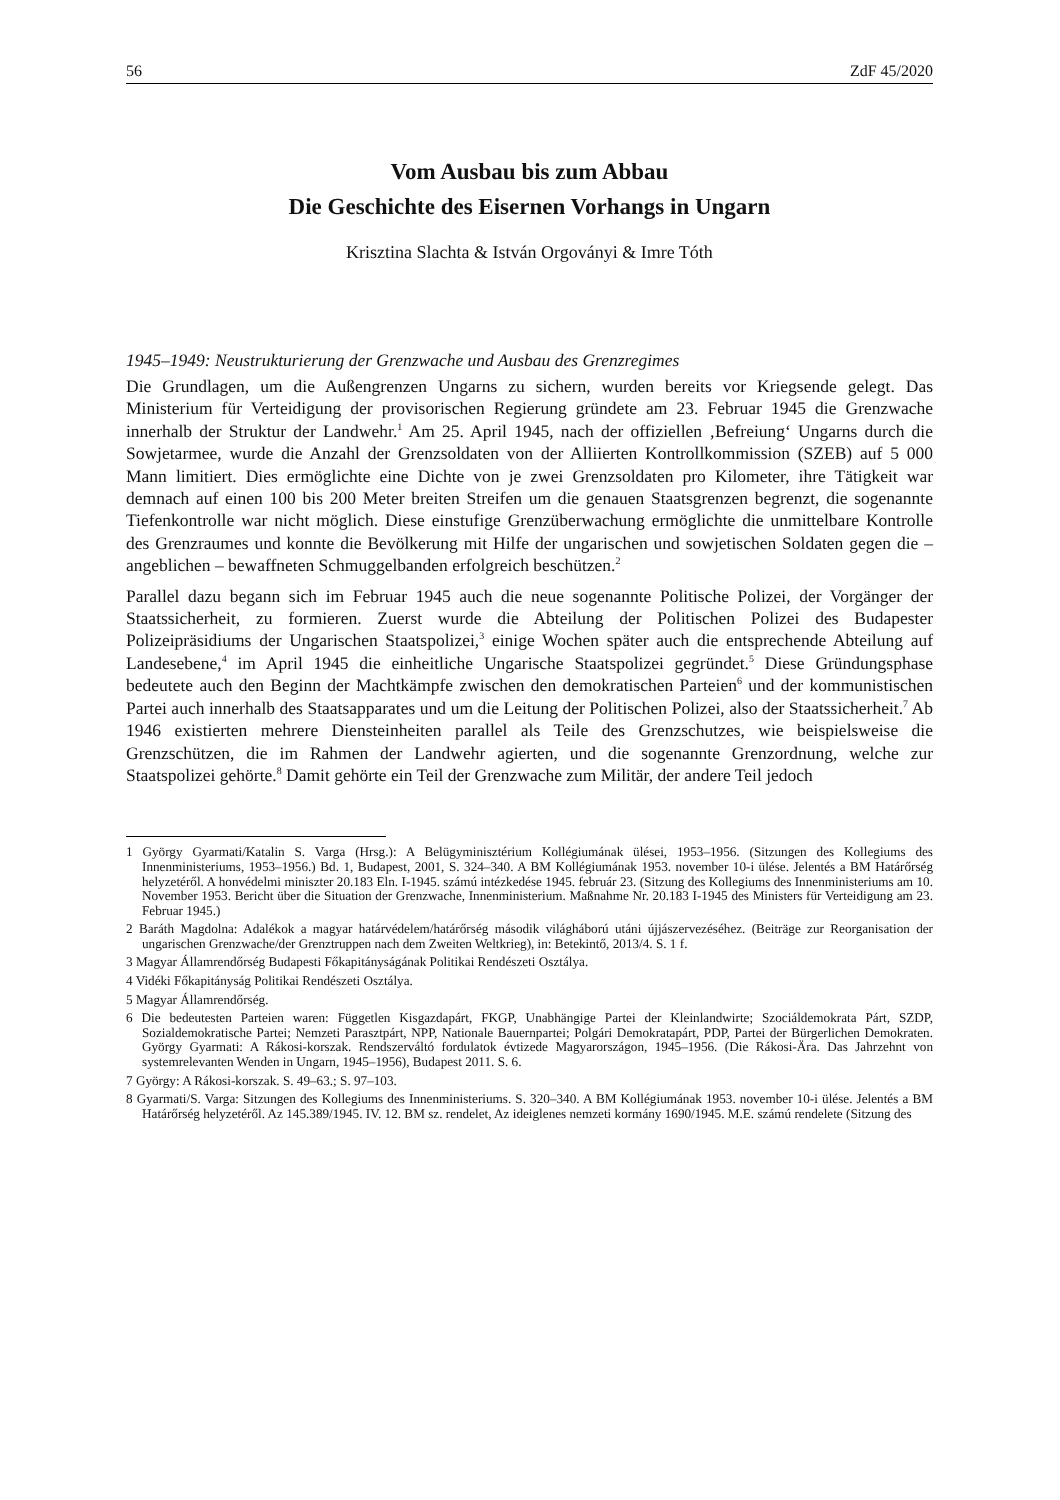56 ZdF 45/2020
Vom Ausbau bis zum Abbau
Die Geschichte des Eisernen Vorhangs in Ungarn
Krisztina Slachta & István Orgoványi & Imre Tóth
1945–1949: Neustrukturierung der Grenzwache und Ausbau des Grenzregimes
Die Grundlagen, um die Außengrenzen Ungarns zu sichern, wurden bereits vor Kriegsende gelegt. Das Ministerium für Verteidigung der provisorischen Regierung gründete am 23. Februar 1945 die Grenzwache innerhalb der Struktur der Landwehr.<sup>1</sup> Am 25. April 1945, nach der offiziellen ‚Befreiung‘ Ungarns durch die Sowjetarmee, wurde die Anzahl der Grenzsoldaten von der Alliierten Kontrollkommission (SZEB) auf 5 000 Mann limitiert. Dies ermöglichte eine Dichte von je zwei Grenzsoldaten pro Kilometer, ihre Tätigkeit war demnach auf einen 100 bis 200 Meter breiten Streifen um die genauen Staatsgrenzen begrenzt, die sogenannte Tiefenkontrolle war nicht möglich. Diese einstufige Grenzüberwachung ermöglichte die unmittelbare Kontrolle des Grenzraumes und konnte die Bevölkerung mit Hilfe der ungarischen und sowjetischen Soldaten gegen die – angeblichen – bewaffneten Schmuggelbanden erfolgreich beschützen.<sup>2</sup>
Parallel dazu begann sich im Februar 1945 auch die neue sogenannte Politische Polizei, der Vorgänger der Staatssicherheit, zu formieren. Zuerst wurde die Abteilung der Politischen Polizei des Budapester Polizeipräsidiums der Ungarischen Staatspolizei,<sup>3</sup> einige Wochen später auch die entsprechende Abteilung auf Landesebene,<sup>4</sup> im April 1945 die einheitliche Ungarische Staatspolizei gegründet.<sup>5</sup> Diese Gründungsphase bedeutete auch den Beginn der Machtkämpfe zwischen den demokratischen Parteien<sup>6</sup> und der kommunistischen Partei auch innerhalb des Staatsapparates und um die Leitung der Politischen Polizei, also der Staatssicherheit.<sup>7</sup> Ab 1946 existierten mehrere Diensteinheiten parallel als Teile des Grenzschutzes, wie beispielsweise die Grenzschützen, die im Rahmen der Landwehr agierten, und die sogenannte Grenzordnung, welche zur Staatspolizei gehörte.<sup>8</sup> Damit gehörte ein Teil der Grenzwache zum Militär, der andere Teil jedoch
1 György Gyarmati/Katalin S. Varga (Hrsg.): A Belügyminisztérium Kollégiumának ülései, 1953–1956. (Sitzungen des Kollegiums des Innenministeriums, 1953–1956.) Bd. 1, Budapest, 2001, S. 324–340. A BM Kollégiumának 1953. november 10-i ülése. Jelentés a BM Határőrség helyzetéről. A honvédelmi miniszter 20.183 Eln. I-1945. számú intézkedése 1945. február 23. (Sitzung des Kollegiums des Innenministeriums am 10. November 1953. Bericht über die Situation der Grenzwache, Innenministerium. Maßnahme Nr. 20.183 I-1945 des Ministers für Verteidigung am 23. Februar 1945.)
2 Baráth Magdolna: Adalékok a magyar határvédelem/határőrség második világháború utáni újjászervezéséhez. (Beiträge zur Reorganisation der ungarischen Grenzwache/der Grenztruppen nach dem Zweiten Weltkrieg), in: Betekintő, 2013/4. S. 1 f.
3 Magyar Államrendőrség Budapesti Főkapitányságának Politikai Rendészeti Osztálya.
4 Vidéki Főkapitányság Politikai Rendészeti Osztálya.
5 Magyar Államrendőrség.
6 Die bedeutesten Parteien waren: Független Kisgazdapárt, FKGP, Unabhängige Partei der Kleinlandwirte; Szociáldemokrata Párt, SZDP, Sozialdemokratische Partei; Nemzeti Parasztpárt, NPP, Nationale Bauernpartei; Polgári Demokratapárt, PDP, Partei der Bürgerlichen Demokraten. György Gyarmati: A Rákosi-korszak. Rendszerváltó fordulatok évtizede Magyarországon, 1945–1956. (Die Rákosi-Ära. Das Jahrzehnt von systemrelevanten Wenden in Ungarn, 1945–1956), Budapest 2011. S. 6.
7 György: A Rákosi-korszak. S. 49–63.; S. 97–103.
8 Gyarmati/S. Varga: Sitzungen des Kollegiums des Innenministeriums. S. 320–340. A BM Kollégiumának 1953. november 10-i ülése. Jelentés a BM Határőrség helyzetéről. Az 145.389/1945. IV. 12. BM sz. rendelet, Az ideiglenes nemzeti kormány 1690/1945. M.E. számú rendelete (Sitzung des